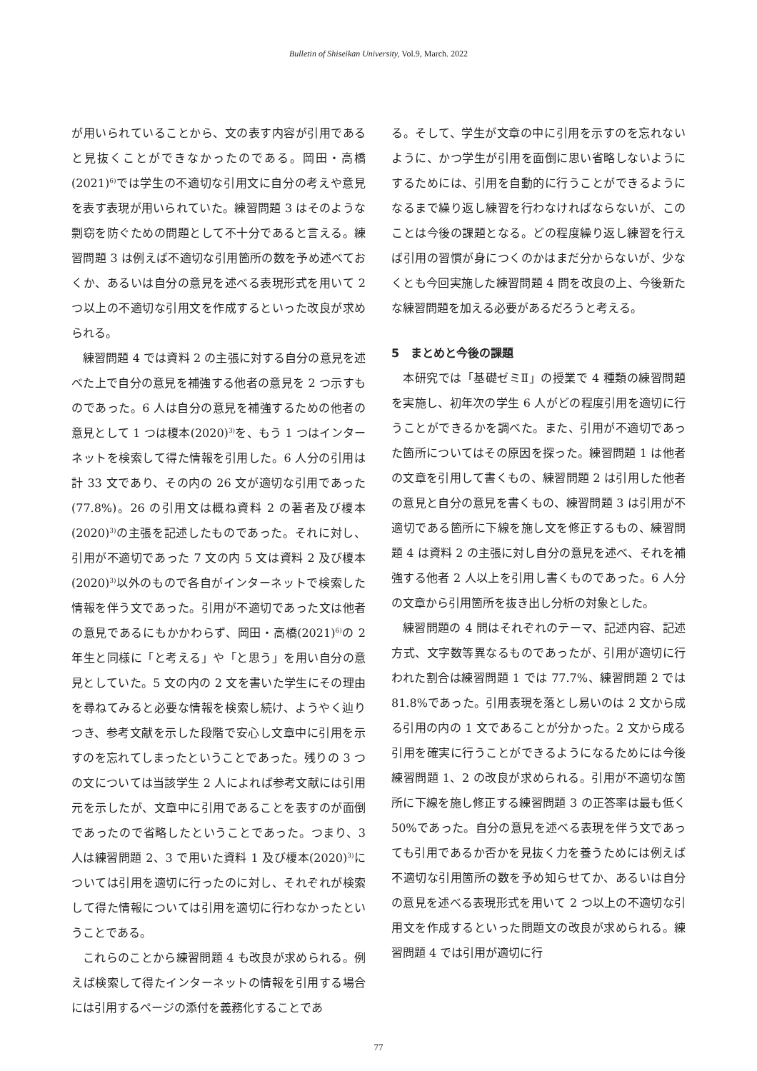Bulletin of Shiseikan University, Vol.9, March. 2022
が用いられていることから、文の表す内容が引用であると見抜くことができなかったのである。岡田・高橋(2021)<sup>6)</sup>では学生の不適切な引用文に自分の考えや意見を表す表現が用いられていた。練習問題 3 はそのような剽窃を防ぐための問題として不十分であると言える。練習問題 3 は例えば不適切な引用箇所の数を予め述べておくか、あるいは自分の意見を述べる表現形式を用いて 2 つ以上の不適切な引用文を作成するといった改良が求められる。
練習問題 4 では資料 2 の主張に対する自分の意見を述べた上で自分の意見を補強する他者の意見を 2 つ示すものであった。6 人は自分の意見を補強するための他者の意見として 1 つは榎本(2020)<sup>3)</sup>を、もう 1 つはインターネットを検索して得た情報を引用した。6 人分の引用は計 33 文であり、その内の 26 文が適切な引用であった(77.8%)。26 の引用文は概ね資料 2 の著者及び榎本(2020)<sup>3)</sup>の主張を記述したものであった。それに対し、引用が不適切であった 7 文の内 5 文は資料 2 及び榎本(2020)<sup>3)</sup>以外のもので各自がインターネットで検索した情報を伴う文であった。引用が不適切であった文は他者の意見であるにもかかわらず、岡田・高橋(2021)<sup>6)</sup>の 2 年生と同様に「と考える」や「と思う」を用い自分の意見としていた。5 文の内の 2 文を書いた学生にその理由を尋ねてみると必要な情報を検索し続け、ようやく辿りつき、参考文献を示した段階で安心し文章中に引用を示すのを忘れてしまったということであった。残りの 3 つの文については当該学生 2 人によれば参考文献には引用元を示したが、文章中に引用であることを表すのが面倒であったので省略したということであった。つまり、3 人は練習問題 2、3 で用いた資料 1 及び榎本(2020)<sup>3)</sup>については引用を適切に行ったのに対し、それぞれが検索して得た情報については引用を適切に行わなかったということである。
これらのことから練習問題 4 も改良が求められる。例えば検索して得たインターネットの情報を引用する場合には引用するページの添付を義務化することであ
る。そして、学生が文章の中に引用を示すのを忘れないように、かつ学生が引用を面倒に思い省略しないようにするためには、引用を自動的に行うことができるようになるまで繰り返し練習を行わなければならないが、このことは今後の課題となる。どの程度繰り返し練習を行えば引用の習慣が身につくのかはまだ分からないが、少なくとも今回実施した練習問題 4 問を改良の上、今後新たな練習問題を加える必要があるだろうと考える。
5　まとめと今後の課題
本研究では「基礎ゼミⅡ」の授業で 4 種類の練習問題を実施し、初年次の学生 6 人がどの程度引用を適切に行うことができるかを調べた。また、引用が不適切であった箇所についてはその原因を探った。練習問題 1 は他者の文章を引用して書くもの、練習問題 2 は引用した他者の意見と自分の意見を書くもの、練習問題 3 は引用が不適切である箇所に下線を施し文を修正するもの、練習問題 4 は資料 2 の主張に対し自分の意見を述べ、それを補強する他者 2 人以上を引用し書くものであった。6 人分の文章から引用箇所を抜き出し分析の対象とした。
練習問題の 4 問はそれぞれのテーマ、記述内容、記述方式、文字数等異なるものであったが、引用が適切に行われた割合は練習問題 1 では 77.7%、練習問題 2 では 81.8%であった。引用表現を落とし易いのは 2 文から成る引用の内の 1 文であることが分かった。2 文から成る引用を確実に行うことができるようになるためには今後練習問題 1、2 の改良が求められる。引用が不適切な箇所に下線を施し修正する練習問題 3 の正答率は最も低く 50%であった。自分の意見を述べる表現を伴う文であっても引用であるか否かを見抜く力を養うためには例えば不適切な引用箇所の数を予め知らせてか、あるいは自分の意見を述べる表現形式を用いて 2 つ以上の不適切な引用文を作成するといった問題文の改良が求められる。練習問題 4 では引用が適切に行
77